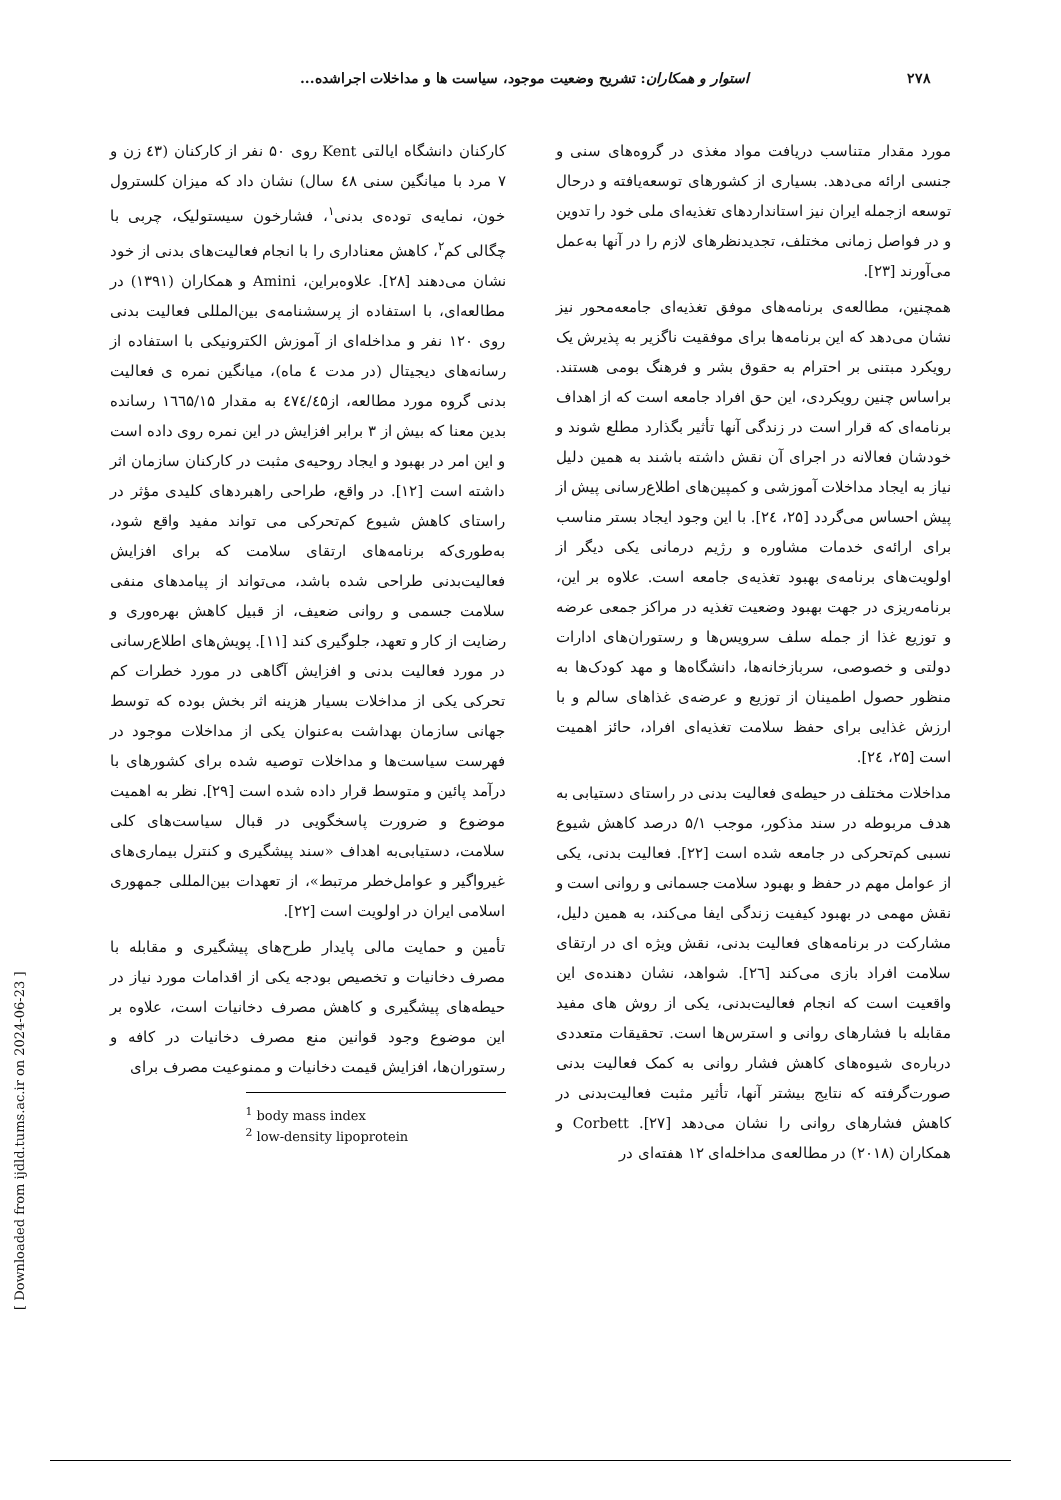۲۷۸ استوار و همکاران: تشریح وضعیت موجود، سیاست ها و مداخلات اجراشده...
مورد مقدار متناسب دریافت مواد مغذی در گروه‌های سنی و جنسی ارائه می‌دهد. بسیاری از کشورهای توسعه‌یافته و درحال توسعه ازجمله ایران نیز استانداردهای تغذیه‌ای ملی خود را تدوین و در فواصل زمانی مختلف، تجدیدنظرهای لازم را در آنها به‌عمل می‌آورند [۲۳].
همچنین، مطالعه‌ی برنامه‌های موفق تغذیه‌ای جامعه‌محور نیز نشان می‌دهد که این برنامه‌ها برای موفقیت ناگزیر به پذیرش یک رویکرد مبتنی بر احترام به حقوق بشر و فرهنگ بومی هستند. براساس چنین رویکردی، این حق افراد جامعه است که از اهداف برنامه‌ای که قرار است در زندگی آنها تأثیر بگذارد مطلع شوند و خودشان فعالانه در اجرای آن نقش داشته باشند به همین دلیل نیاز به ایجاد مداخلات آموزشی و کمپین‌های اطلاع‌رسانی پیش از پیش احساس می‌گردد [۲۵، ۲٤]. با این وجود ایجاد بستر مناسب برای ارائه‌ی خدمات مشاوره و رژیم درمانی یکی دیگر از اولویت‌های برنامه‌ی بهبود تغذیه‌ی جامعه است. علاوه بر این، برنامه‌ریزی در جهت بهبود وضعیت تغذیه در مراکز جمعی عرضه و توزیع غذا از جمله سلف سرویس‌ها و رستوران‌های ادارات دولتی و خصوصی، سربازخانه‌ها، دانشگاه‌ها و مهد کودک‌ها به منظور حصول اطمینان از توزیع و عرضه‌ی غذاهای سالم و با ارزش غذایی برای حفظ سلامت تغذیه‌ای افراد، حائز اهمیت است [۲۵، ۲٤].
مداخلات مختلف در حیطه‌ی فعالیت بدنی در راستای دستیابی به هدف مربوطه در سند مذکور، موجب ۵/۱ درصد کاهش شیوع نسبی کم‌تحرکی در جامعه شده است [۲۲]. فعالیت بدنی، یکی از عوامل مهم در حفظ و بهبود سلامت جسمانی و روانی است و نقش مهمی در بهبود کیفیت زندگی ایفا می‌کند، به همین دلیل، مشارکت در برنامه‌های فعالیت بدنی، نقش ویژه ای در ارتقای سلامت افراد بازی می‌کند [۲٦]. شواهد، نشان دهنده‌ی این واقعیت است که انجام فعالیت‌بدنی، یکی از روش های مفید مقابله با فشارهای روانی و استرس‌ها است. تحقیقات متعددی درباره‌ی شیوه‌های کاهش فشار روانی به کمک فعالیت بدنی صورت‌گرفته که نتایج بیشتر آنها، تأثیر مثبت فعالیت‌بدنی در کاهش فشارهای روانی را نشان می‌دهد [۲۷]. Corbett و همکاران (۲۰۱۸) در مطالعه‌ی مداخله‌ای ۱۲ هفته‌ای در
کارکنان دانشگاه ایالتی Kent روی ۵۰ نفر از کارکنان (٤۳ زن و ۷ مرد با میانگین سنی ٤۸ سال) نشان داد که میزان کلسترول خون، نمایه‌ی توده‌ی بدنی<sup>۱</sup>، فشارخون سیستولیک، چربی با چگالی کم<sup>۲</sup>، کاهش معناداری را با انجام فعالیت‌های بدنی از خود نشان می‌دهند [۲۸]. علاوه‌براین، Amini و همکاران (۱۳۹۱) در مطالعه‌ای، با استفاده از پرسشنامه‌ی بین‌المللی فعالیت بدنی روی ۱۲۰ نفر و مداخله‌ای از آموزش الکترونیکی با استفاده از رسانه‌های دیجیتال (در مدت ٤ ماه)، میانگین نمره ی فعالیت بدنی گروه مورد مطالعه، از٤۷٤/٤۵ به مقدار ۱٦٦۵/۱۵ رسانده بدین معنا که بیش از ۳ برابر افزایش در این نمره روی داده است و این امر در بهبود و ایجاد روحیه‌ی مثبت در کارکنان سازمان اثر داشته است [۱۲]. در واقع، طراحی راهبردهای کلیدی مؤثر در راستای کاهش شیوع کم‌تحرکی می تواند مفید واقع شود، به‌طوری‌که برنامه‌های ارتقای سلامت که برای افزایش فعالیت‌بدنی طراحی شده باشد، می‌تواند از پیامدهای منفی سلامت جسمی و روانی ضعیف، از قبیل کاهش بهره‌وری و رضایت از کار و تعهد، جلوگیری کند [۱۱]. پویش‌های اطلاع‌رسانی در مورد فعالیت بدنی و افزایش آگاهی در مورد خطرات کم تحرکی یکی از مداخلات بسیار هزینه اثر بخش بوده که توسط جهانی سازمان بهداشت به‌عنوان یکی از مداخلات موجود در فهرست سیاست‌ها و مداخلات توصیه شده برای کشورهای با درآمد پائین و متوسط قرار داده شده است [۲۹]. نظر به اهمیت موضوع و ضرورت پاسخگویی در قبال سیاست‌های کلی سلامت، دستیابی‌به اهداف «سند پیشگیری و کنترل بیماری‌های غیرواگیر و عوامل‌خطر مرتبط»، از تعهدات بین‌المللی جمهوری اسلامی ایران در اولویت است [۲۲].
تأمین و حمایت مالی پایدار طرح‌های پیشگیری و مقابله با مصرف دخانیات و تخصیص بودجه یکی از اقدامات مورد نیاز در حیطه‌های پیشگیری و کاهش مصرف دخانیات است، علاوه بر این موضوع وجود قوانین منع مصرف دخانیات در کافه و رستوران‌ها، افزایش قیمت دخانیات و ممنوعیت مصرف برای
<sup>1</sup> body mass index
<sup>2</sup> low-density lipoprotein
[ Downloaded from ijdld.tums.ac.ir on 2024-06-23 ]